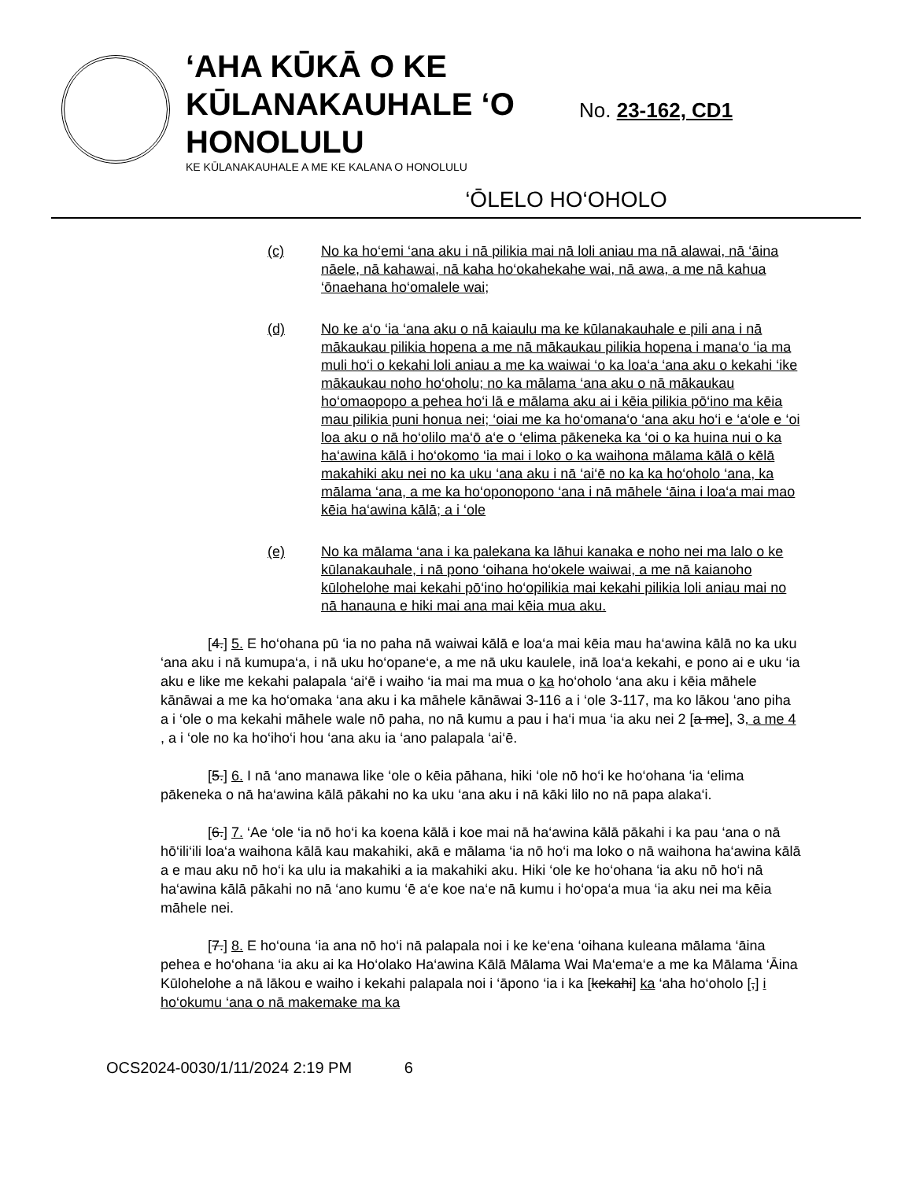‘AHA KŪKĀ O KE KŪLANAKAUHALE ‘O HONOLULU
KE KŪLANAKAUHALE A ME KE KALANA O HONOLULU
No. 23-162, CD1
‘ŌLELO HO‘OHOLO
(c) No ka ho‘emi ‘ana aku i nā pilikia mai nā loli aniau ma nā alawai, nā ‘āina nāele, nā kahawai, nā kaha ho‘okahekahe wai, nā awa, a me nā kahua ‘ōnaehana ho‘omalele wai;
(d) No ke a‘o ‘ia ‘ana aku o nā kaiaulu ma ke kūlanakauhale e pili ana i nā mākaukau pilikia hopena a me nā mākaukau pilikia hopena i mana‘o ‘ia ma muli ho‘i o kekahi loli aniau a me ka waiwai ‘o ka loa‘a ‘ana aku o kekahi ‘ike mākaukau noho ho‘oholu; no ka mālama ‘ana aku o nā mākaukau ho‘omaopopo a pehea ho‘i lā e mālama aku ai i kēia pilikia pō‘ino ma kēia mau pilikia puni honua nei; ‘oiai me ka ho‘omana‘o ‘ana aku ho‘i e ‘a‘ole e ‘oi loa aku o nā ho‘olilo ma‘ō a‘e o ‘elima pākeneka ka ‘oi o ka huina nui o ka ha‘awina kālā i ho‘okomo ‘ia mai i loko o ka waihona mālama kālā o kēlā makahiki aku nei no ka uku ‘ana aku i nā ‘ai‘ē no ka ka ho‘oholo ‘ana, ka mālama ‘ana, a me ka ho‘oponopono ‘ana i nā māhele ‘āina i loa‘a mai mao kēia ha‘awina kālā; a i ‘ole
(e) No ka mālama ‘ana i ka palekana ka lāhui kanaka e noho nei ma lalo o ke kūlanakauhale, i nā pono ‘oihana ho‘okele waiwai, a me nā kaianoho kūlohelohe mai kekahi pō‘ino ho‘opilikia mai kekahi pilikia loli aniau mai no nā hanauna e hiki mai ana mai kēia mua aku.
[4.] 5. E ho‘ohana pū ‘ia no paha nā waiwai kālā e loa‘a mai kēia mau ha‘awina kālā no ka uku ‘ana aku i nā kumupa‘a, i nā uku ho‘opane‘e, a me nā uku kaulele, inā loa‘a kekahi, e pono ai e uku ‘ia aku e like me kekahi palapala ‘ai‘ē i waiho ‘ia mai ma mua o ka ho‘oholo ‘ana aku i kēia māhele kānāwai a me ka ho‘omaka ‘ana aku i ka māhele kānāwai 3-116 a i ‘ole 3-117, ma ko lākou ‘ano piha a i ‘ole o ma kekahi māhele wale nō paha, no nā kumu a pau i ha‘i mua ‘ia aku nei 2 [a me], 3, a me 4 , a i ‘ole no ka ho‘iho‘i hou ‘ana aku ia ‘ano palapala ‘ai‘ē.
[5.] 6. I nā ‘ano manawa like ‘ole o kēia pāhana, hiki ‘ole nō ho‘i ke ho‘ohana ‘ia ‘elima pākeneka o nā ha‘awina kālā pākahi no ka uku ‘ana aku i nā kāki lilo no nā papa alaka‘i.
[6.] 7. ‘Ae ‘ole ‘ia nō ho‘i ka koena kālā i koe mai nā ha‘awina kālā pākahi i ka pau ‘ana o nā hō‘ili‘ili loa‘a waihona kālā kau makahiki, akā e mālama ‘ia nō ho‘i ma loko o nā waihona ha‘awina kālā a e mau aku nō ho‘i ka ulu ia makahiki a ia makahiki aku. Hiki ‘ole ke ho‘ohana ‘ia aku nō ho‘i nā ha‘awina kālā pākahi no nā ‘ano kumu ‘ē a‘e koe na‘e nā kumu i ho‘opa‘a mua ‘ia aku nei ma kēia māhele nei.
[7.] 8. E ho‘ouna ‘ia ana nō ho‘i nā palapala noi i ke ke‘ena ‘oihana kuleana mālama ‘āina pehea e ho‘ohana ‘ia aku ai ka Ho‘olako Ha‘awina Kālā Mālama Wai Ma‘ema‘e a me ka Mālama ‘Āina Kūlohelohe a nā lākou e waiho i kekahi palapala noi i ‘āpono ‘ia i ka [kekahi] ka ‘aha ho‘oholo [,] i ho‘okumu ‘ana o nā makemake ma ka
OCS2024-0030/1/11/2024 2:19 PM 6